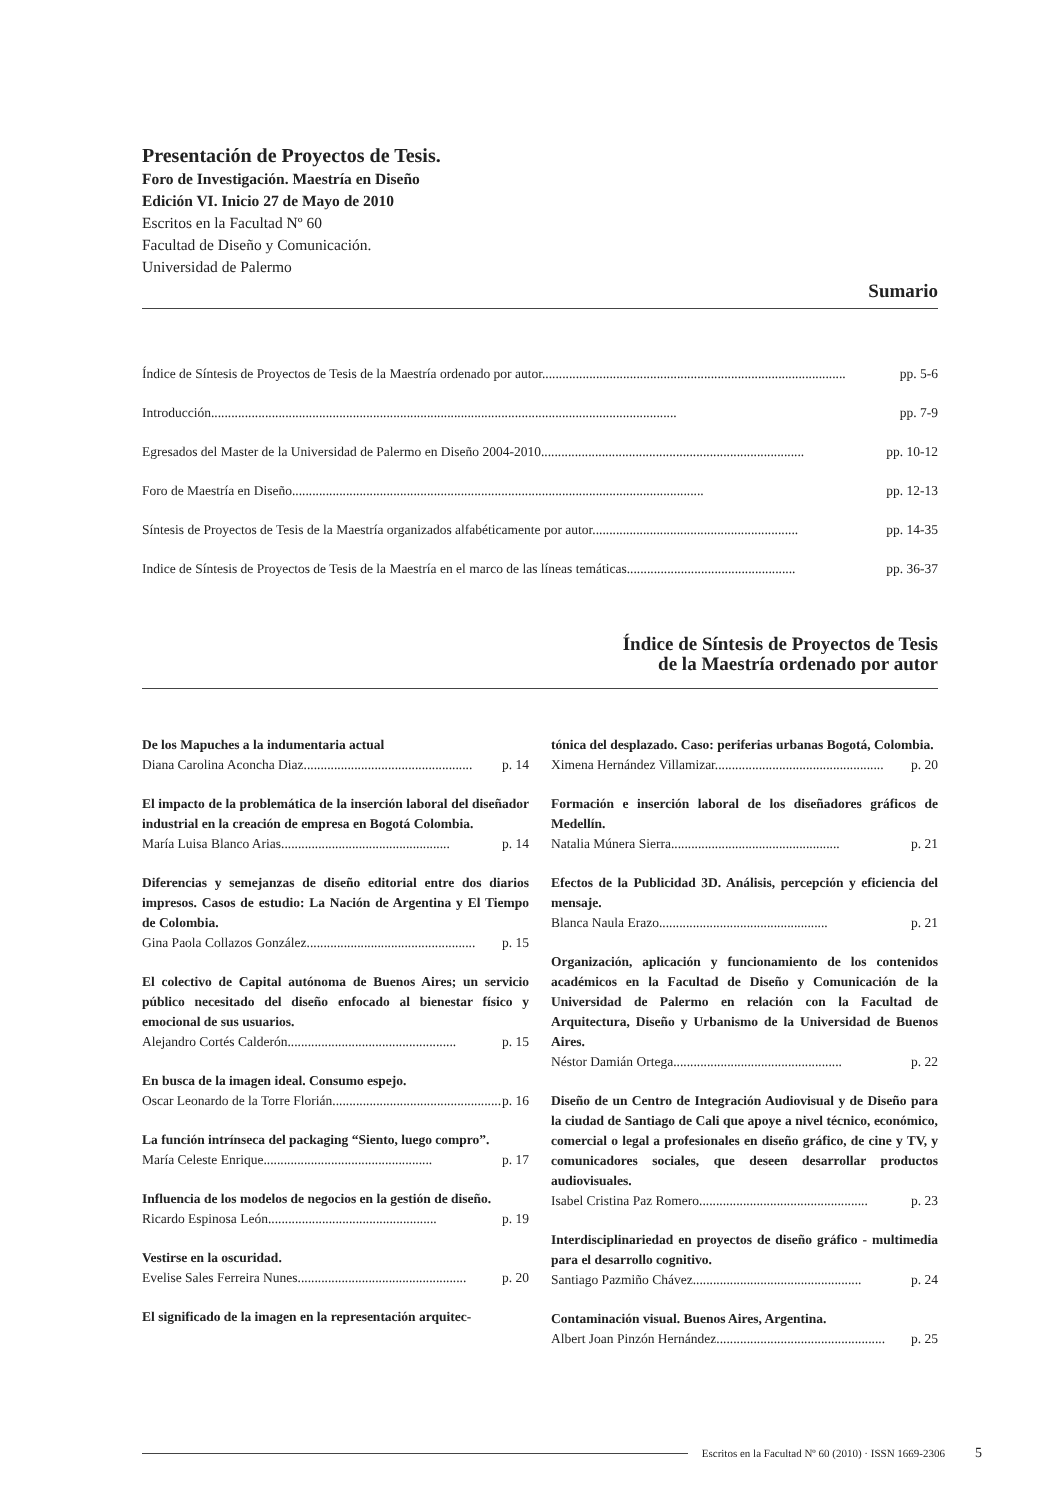Presentación de Proyectos de Tesis.
Foro de Investigación. Maestría en Diseño
Edición VI. Inicio 27 de Mayo de 2010
Escritos en la Facultad Nº 60
Facultad de Diseño y Comunicación.
Universidad de Palermo
Sumario
Índice de Síntesis de Proyectos de Tesis de la Maestría ordenado por autor.......................................................................................... pp. 5-6
Introducción.......................................................................................................................................... pp. 7-9
Egresados del Master de la Universidad de Palermo en Diseño 2004-2010.............................................................................. pp. 10-12
Foro de Maestría en Diseño.......................................................................................................................... pp. 12-13
Síntesis de Proyectos de Tesis de la Maestría organizados alfabéticamente por autor............................................................. pp. 14-35
Indice de Síntesis de Proyectos de Tesis de la Maestría en el marco de las líneas temáticas.................................................. pp. 36-37
Índice de Síntesis de Proyectos de Tesis
de la Maestría ordenado por autor
De los Mapuches a la indumentaria actual
Diana Carolina Aconcha Diaz.................................................. p. 14
El impacto de la problemática de la inserción laboral del diseñador industrial en la creación de empresa en Bogotá Colombia.
María Luisa Blanco Arias.................................................. p. 14
Diferencias y semejanzas de diseño editorial entre dos diarios impresos. Casos de estudio: La Nación de Argentina y El Tiempo de Colombia.
Gina Paola Collazos González.................................................. p. 15
El colectivo de Capital autónoma de Buenos Aires; un servicio público necesitado del diseño enfocado al bienestar físico y emocional de sus usuarios.
Alejandro Cortés Calderón.................................................. p. 15
En busca de la imagen ideal. Consumo espejo.
Oscar Leonardo de la Torre Florián.................................................. p. 16
La función intrínseca del packaging “Siento, luego compro”.
María Celeste Enrique.................................................. p. 17
Influencia de los modelos de negocios en la gestión de diseño.
Ricardo Espinosa León.................................................. p. 19
Vestirse en la oscuridad.
Evelise Sales Ferreira Nunes.................................................. p. 20
El significado de la imagen en la representación arquitec-
tónica del desplazado. Caso: periferias urbanas Bogotá, Colombia.
Ximena Hernández Villamizar.................................................. p. 20
Formación e inserción laboral de los diseñadores gráficos de Medellín.
Natalia Múnera Sierra.................................................. p. 21
Efectos de la Publicidad 3D. Análisis, percepción y eficiencia del mensaje.
Blanca Naula Erazo.................................................. p. 21
Organización, aplicación y funcionamiento de los contenidos académicos en la Facultad de Diseño y Comunicación de la Universidad de Palermo en relación con la Facultad de Arquitectura, Diseño y Urbanismo de la Universidad de Buenos Aires.
Néstor Damián Ortega.................................................. p. 22
Diseño de un Centro de Integración Audiovisual y de Diseño para la ciudad de Santiago de Cali que apoye a nivel técnico, económico, comercial o legal a profesionales en diseño gráfico, de cine y TV, y comunicadores sociales, que deseen desarrollar productos audiovisuales.
Isabel Cristina Paz Romero.................................................. p. 23
Interdisciplinariedad en proyectos de diseño gráfico - multimedia para el desarrollo cognitivo.
Santiago Pazmiño Chávez.................................................. p. 24
Contaminación visual. Buenos Aires, Argentina.
Albert Joan Pinzón Hernández.................................................. p. 25
Escritos en la Facultad Nº 60 (2010) · ISSN 1669-2306 5